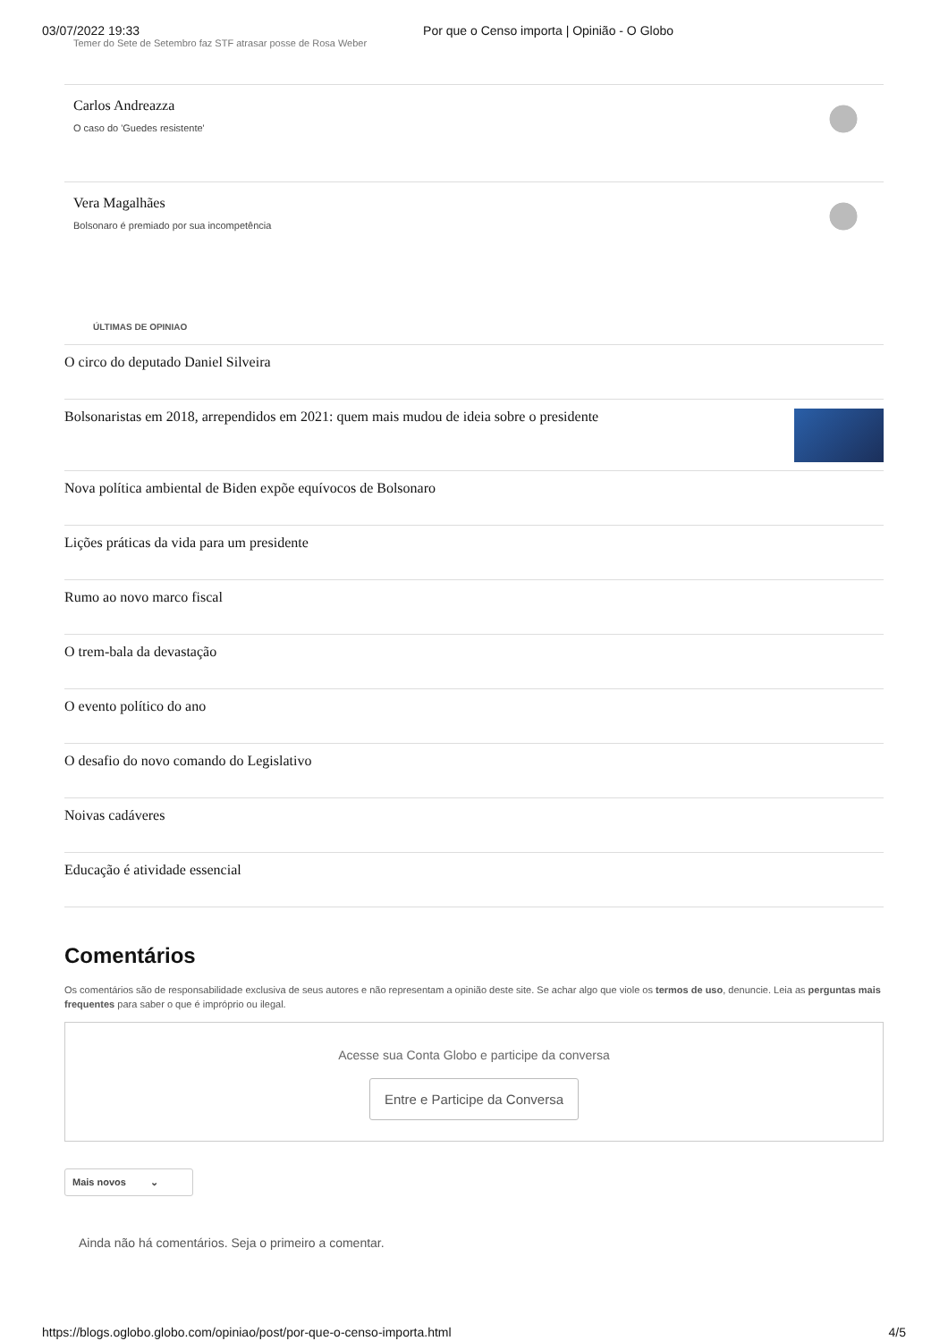03/07/2022 19:33 Por que o Censo importa | Opinião - O Globo
Temer do Sete de Setembro faz STF atrasar posse de Rosa Weber
Carlos Andreazza
O caso do 'Guedes resistente'
Vera Magalhães
Bolsonaro é premiado por sua incompetência
ÚLTIMAS DE OPINIAO
O circo do deputado Daniel Silveira
Bolsonaristas em 2018, arrependidos em 2021: quem mais mudou de ideia sobre o presidente
Nova política ambiental de Biden expõe equívocos de Bolsonaro
Lições práticas da vida para um presidente
Rumo ao novo marco fiscal
O trem-bala da devastação
O evento político do ano
O desafio do novo comando do Legislativo
Noivas cadáveres
Educação é atividade essencial
Comentários
Os comentários são de responsabilidade exclusiva de seus autores e não representam a opinião deste site. Se achar algo que viole os termos de uso, denuncie. Leia as perguntas mais frequentes para saber o que é impróprio ou ilegal.
Acesse sua Conta Globo e participe da conversa
Entre e Participe da Conversa
Mais novos ⌄
Ainda não há comentários. Seja o primeiro a comentar.
https://blogs.oglobo.globo.com/opiniao/post/por-que-o-censo-importa.html 4/5